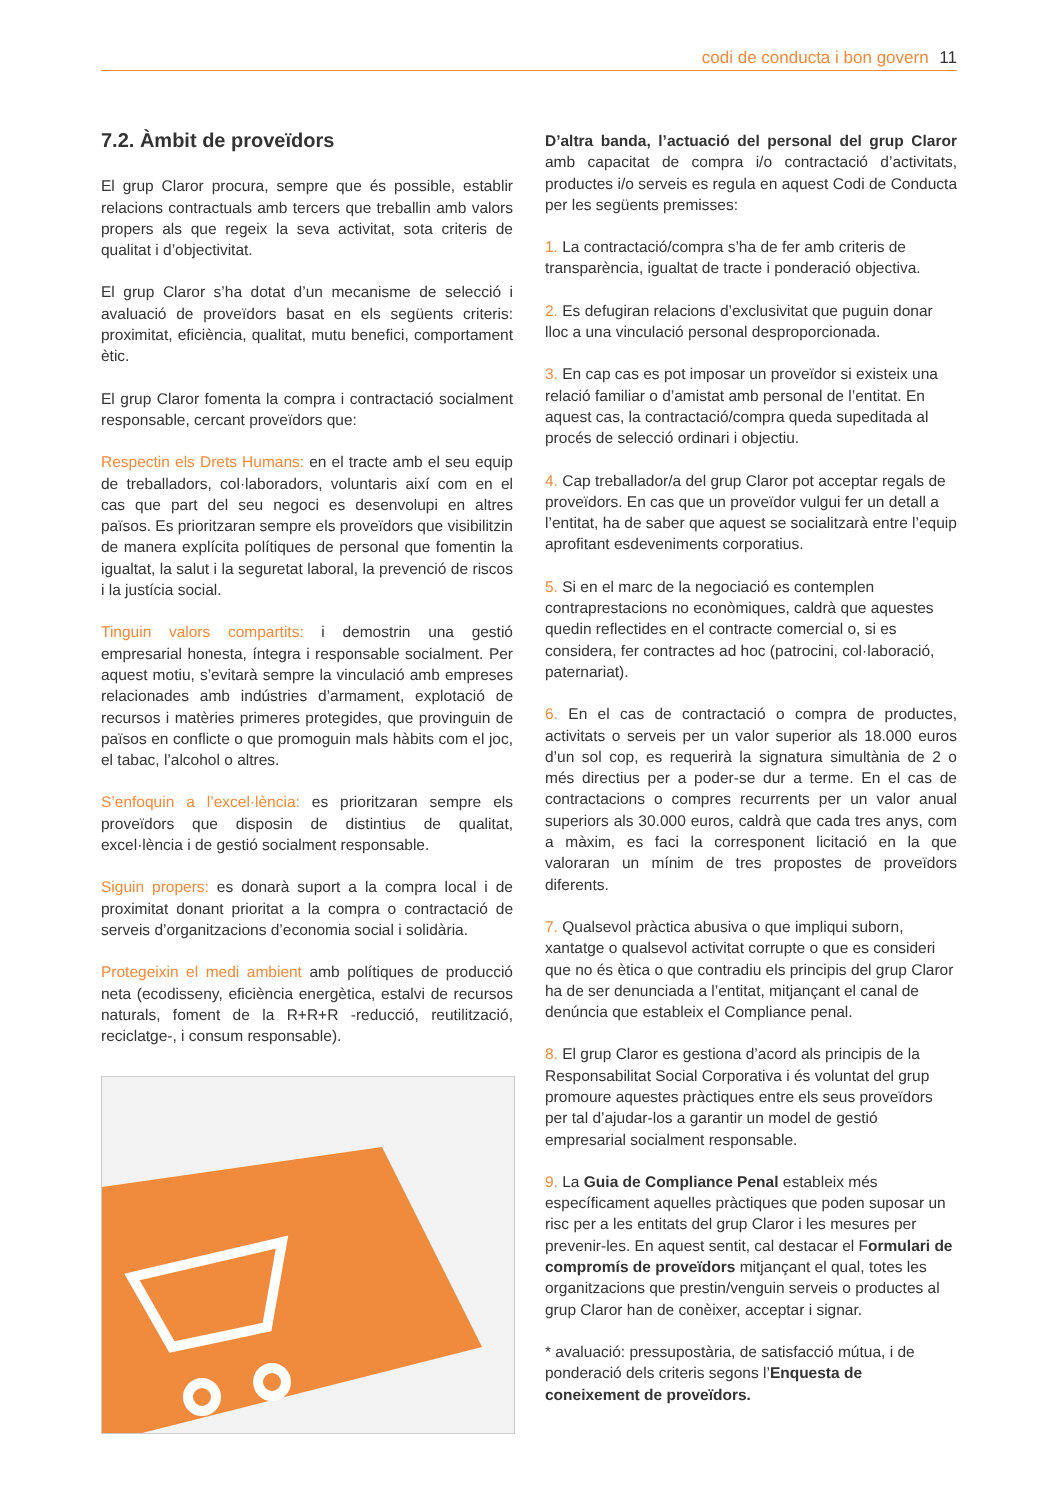codi de conducta i bon govern 11
7.2. Àmbit de proveïdors
El grup Claror procura, sempre que és possible, establir relacions contractuals amb tercers que treballin amb valors propers als que regeix la seva activitat, sota criteris de qualitat i d’objectivitat.
El grup Claror s’ha dotat d’un mecanisme de selecció i avaluació de proveïdors basat en els següents criteris: proximitat, eficiència, qualitat, mutu benefici, comportament ètic.
El grup Claror fomenta la compra i contractació socialment responsable, cercant proveïdors que:
Respectin els Drets Humans: en el tracte amb el seu equip de treballadors, col·laboradors, voluntaris així com en el cas que part del seu negoci es desenvolupi en altres països. Es prioritzaran sempre els proveïdors que visibilitzin de manera explícita polítiques de personal que fomentin la igualtat, la salut i la seguretat laboral, la prevenció de riscos i la justícia social.
Tinguin valors compartits: i demostrin una gestió empresarial honesta, íntegra i responsable socialment. Per aquest motiu, s’evitarà sempre la vinculació amb empreses relacionades amb indústries d’armament, explotació de recursos i matèries primeres protegides, que provinguin de països en conflicte o que promoguin mals hàbits com el joc, el tabac, l’alcohol o altres.
S’enfoquin a l’excel·lència: es prioritzaran sempre els proveïdors que disposin de distintius de qualitat, excel·lència i de gestió socialment responsable.
Siguin propers: es donarà suport a la compra local i de proximitat donant prioritat a la compra o contractació de serveis d’organitzacions d’economia social i solidària.
Protegeixin el medi ambient amb polítiques de producció neta (ecodisseny, eficiència energètica, estalvi de recursos naturals, foment de la R+R+R -reducció, reutilització, reciclatge-, i consum responsable).
D’altra banda, l’actuació del personal del grup Claror amb capacitat de compra i/o contractació d’activitats, productes i/o serveis es regula en aquest Codi de Conducta per les següents premisses:
1. La contractació/compra s’ha de fer amb criteris de transparència, igualtat de tracte i ponderació objectiva.
2. Es defugiran relacions d’exclusivitat que puguin donar lloc a una vinculació personal desproporcionada.
3. En cap cas es pot imposar un proveïdor si existeix una relació familiar o d’amistat amb personal de l’entitat. En aquest cas, la contractació/compra queda supeditada al procés de selecció ordinari i objectiu.
4. Cap treballador/a del grup Claror pot acceptar regals de proveïdors. En cas que un proveïdor vulgui fer un detall a l’entitat, ha de saber que aquest se socialitzarà entre l’equip aprofitant esdeveniments corporatius.
5. Si en el marc de la negociació es contemplen contraprestacions no econòmiques, caldrà que aquestes quedin reflectides en el contracte comercial o, si es considera, fer contractes ad hoc (patrocini, col·laboració, paternariat).
6. En el cas de contractació o compra de productes, activitats o serveis per un valor superior als 18.000 euros d’un sol cop, es requerirà la signatura simultània de 2 o més directius per a poder-se dur a terme. En el cas de contractacions o compres recurrents per un valor anual superiors als 30.000 euros, caldrà que cada tres anys, com a màxim, es faci la corresponent licitació en la que valoraran un mínim de tres propostes de proveïdors diferents.
7. Qualsevol pràctica abusiva o que impliqui suborn, xantatge o qualsevol activitat corrupte o que es consideri que no és ètica o que contradiu els principis del grup Claror ha de ser denunciada a l’entitat, mitjançant el canal de denúncia que estableix el Compliance penal.
8. El grup Claror es gestiona d’acord als principis de la Responsabilitat Social Corporativa i és voluntat del grup promoure aquestes pràctiques entre els seus proveïdors per tal d’ajudar-los a garantir un model de gestió empresarial socialment responsable.
9. La Guia de Compliance Penal estableix més específicament aquelles pràctiques que poden suposar un risc per a les entitats del grup Claror i les mesures per prevenir-les. En aquest sentit, cal destacar el Formulari de compromís de proveïdors mitjançant el qual, totes les organitzacions que prestin/venguin serveis o productes al grup Claror han de conèixer, acceptar i signar.
* avaluació: pressupostària, de satisfacció mútua, i de ponderació dels criteris segons l’Enquesta de coneixement de proveïdors.